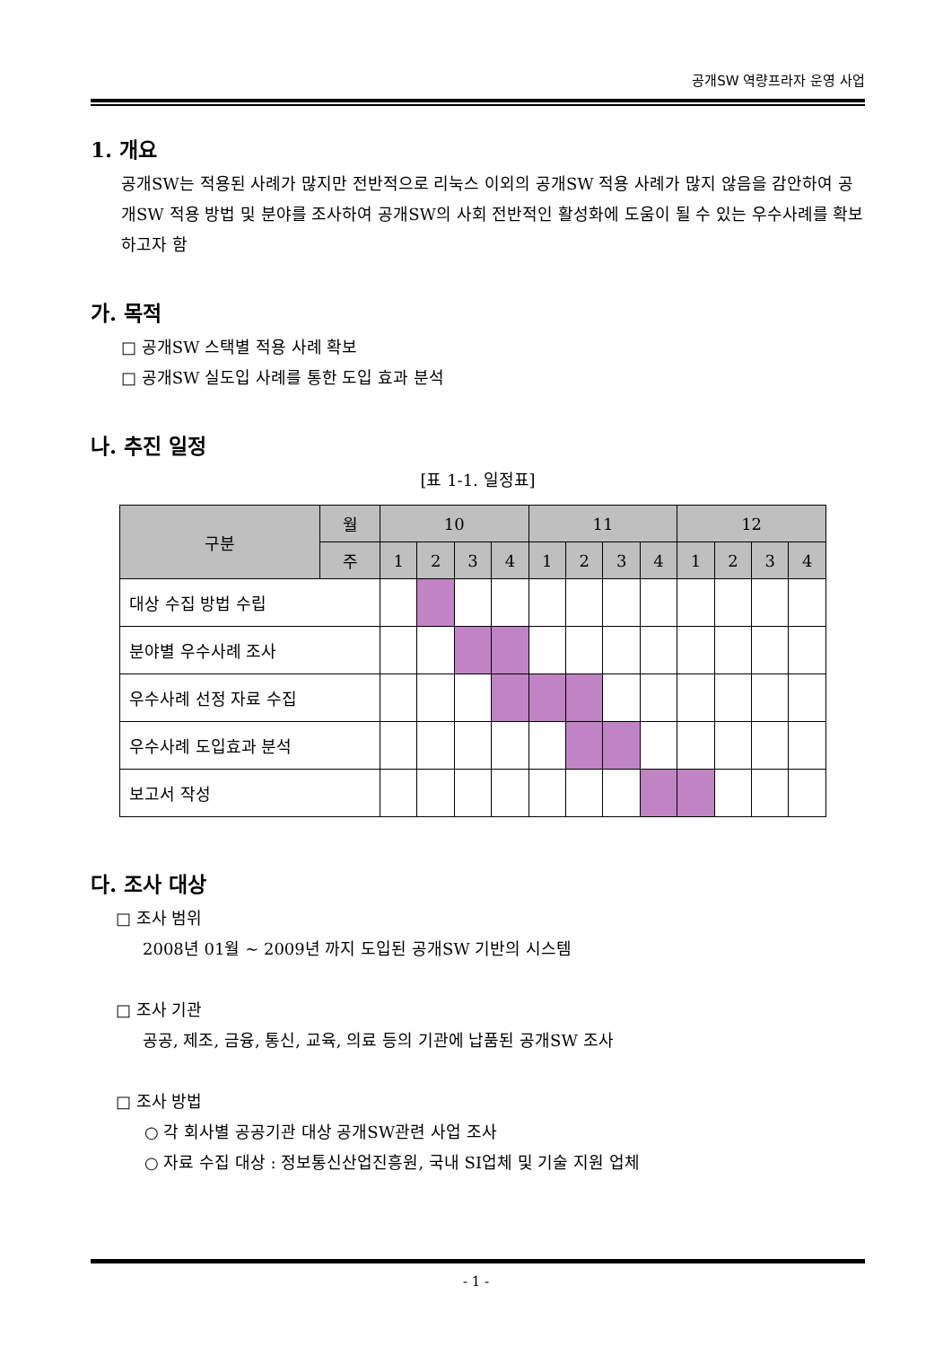공개SW 역량프라자 운영 사업
1. 개요
공개SW는 적용된 사례가 많지만 전반적으로 리눅스 이외의 공개SW 적용 사례가 많지 않음을 감안하여 공개SW 적용 방법 및 분야를 조사하여 공개SW의 사회 전반적인 활성화에 도움이 될 수 있는 우수사례를 확보하고자 함
가. 목적
□ 공개SW 스택별 적용 사례 확보
□ 공개SW 실도입 사례를 통한 도입 효과 분석
나. 추진 일정
[표 1-1. 일정표]
| 구분 | 월 | 10 | | | | 11 | | | | 12 | | | |
| --- | --- | --- | --- | --- | --- | --- | --- | --- | --- | --- | --- | --- | --- |
| | 주 | 1 | 2 | 3 | 4 | 1 | 2 | 3 | 4 | 1 | 2 | 3 | 4 |
| 대상 수집 방법 수립 | | | | | | | | | | | | | |
| 분야별 우수사례 조사 | | | | | | | | | | | | | |
| 우수사례 선정 자료 수집 | | | | | | | | | | | | | |
| 우수사례 도입효과 분석 | | | | | | | | | | | | | |
| 보고서 작성 | | | | | | | | | | | | | |
다. 조사 대상
□ 조사 범위
2008년 01월 ~ 2009년 까지 도입된 공개SW 기반의 시스템
□ 조사 기관
공공, 제조, 금융, 통신, 교육, 의료 등의 기관에 납품된 공개SW 조사
□ 조사 방법
○ 각 회사별 공공기관 대상 공개SW관련 사업 조사
○ 자료 수집 대상 : 정보통신산업진흥원, 국내 SI업체 및 기술 지원 업체
- 1 -